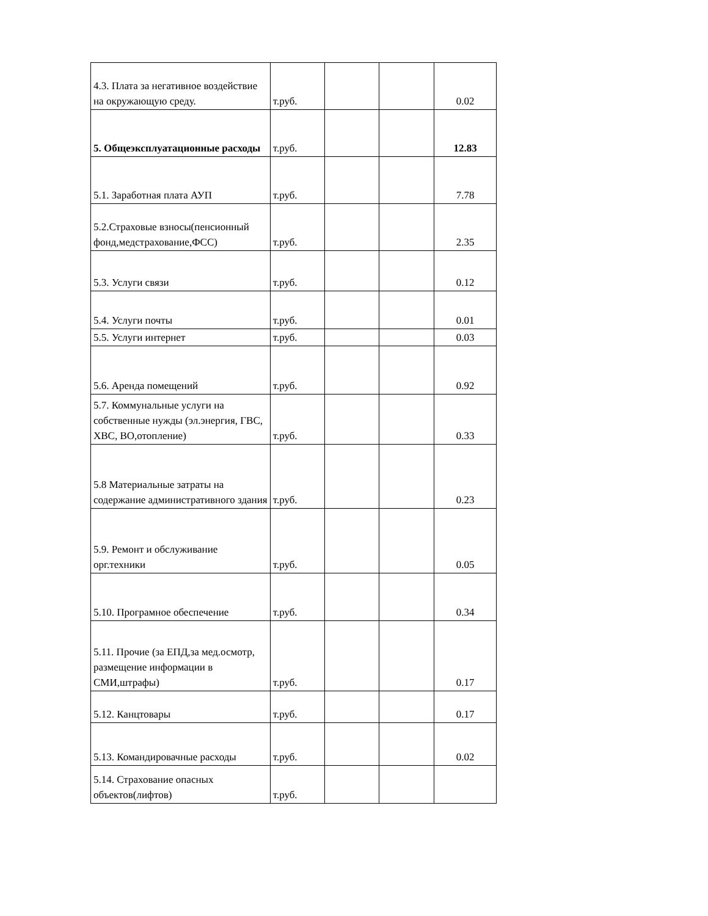| 4.3. Плата за негативное воздействие на окружающую среду. | т.руб. | | | 0.02 |
| 5. Общеэксплуатационные расходы | т.руб. | | | 12.83 |
| 5.1. Заработная плата АУП | т.руб. | | | 7.78 |
| 5.2.Страховые взносы(пенсионный фонд,медстрахование,ФСС) | т.руб. | | | 2.35 |
| 5.3. Услуги связи | т.руб. | | | 0.12 |
| 5.4. Услуги почты | т.руб. | | | 0.01 |
| 5.5. Услуги интернет | т.руб. | | | 0.03 |
| 5.6. Аренда помещений | т.руб. | | | 0.92 |
| 5.7. Коммунальные услуги на собственные нужды (эл.энергия, ГВС, ХВС, ВО,отопление) | т.руб. | | | 0.33 |
| 5.8 Материальные затраты на содержание административного здания | т.руб. | | | 0.23 |
| 5.9. Ремонт и обслуживание орг.техники | т.руб. | | | 0.05 |
| 5.10. Програмное обеспечение | т.руб. | | | 0.34 |
| 5.11. Прочие (за ЕПД,за мед.осмотр, размещение информации в СМИ,штрафы) | т.руб. | | | 0.17 |
| 5.12. Канцтовары | т.руб. | | | 0.17 |
| 5.13. Командировачные расходы | т.руб. | | | 0.02 |
| 5.14. Страхование опасных объектов(лифтов) | т.руб. | | | |